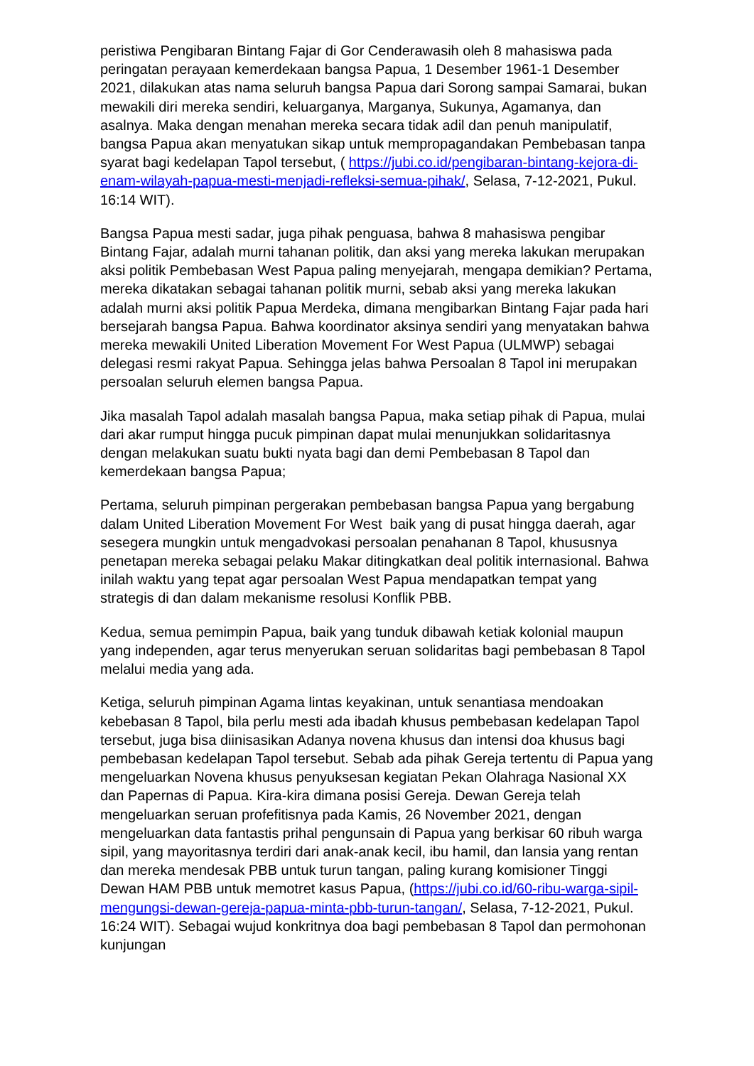peristiwa Pengibaran Bintang Fajar di Gor Cenderawasih oleh 8 mahasiswa pada peringatan perayaan kemerdekaan bangsa Papua, 1 Desember 1961-1 Desember 2021, dilakukan atas nama seluruh bangsa Papua dari Sorong sampai Samarai, bukan mewakili diri mereka sendiri, keluarganya, Marganya, Sukunya, Agamanya, dan asalnya. Maka dengan menahan mereka secara tidak adil dan penuh manipulatif, bangsa Papua akan menyatukan sikap untuk mempropagandakan Pembebasan tanpa syarat bagi kedelapan Tapol tersebut, ( https://jubi.co.id/pengibaran-bintang-kejora-di-enam-wilayah-papua-mesti-menjadi-refleksi-semua-pihak/, Selasa, 7-12-2021, Pukul. 16:14 WIT).
Bangsa Papua mesti sadar, juga pihak penguasa, bahwa 8 mahasiswa pengibar Bintang Fajar, adalah murni tahanan politik, dan aksi yang mereka lakukan merupakan aksi politik Pembebasan West Papua paling menyejarah, mengapa demikian? Pertama, mereka dikatakan sebagai tahanan politik murni, sebab aksi yang mereka lakukan adalah murni aksi politik Papua Merdeka, dimana mengibarkan Bintang Fajar pada hari bersejarah bangsa Papua. Bahwa koordinator aksinya sendiri yang menyatakan bahwa mereka mewakili United Liberation Movement For West Papua (ULMWP) sebagai delegasi resmi rakyat Papua. Sehingga jelas bahwa Persoalan 8 Tapol ini merupakan persoalan seluruh elemen bangsa Papua.
Jika masalah Tapol adalah masalah bangsa Papua, maka setiap pihak di Papua, mulai dari akar rumput hingga pucuk pimpinan dapat mulai menunjukkan solidaritasnya dengan melakukan suatu bukti nyata bagi dan demi Pembebasan 8 Tapol dan kemerdekaan bangsa Papua;
Pertama, seluruh pimpinan pergerakan pembebasan bangsa Papua yang bergabung dalam United Liberation Movement For West baik yang di pusat hingga daerah, agar sesegera mungkin untuk mengadvokasi persoalan penahanan 8 Tapol, khususnya penetapan mereka sebagai pelaku Makar ditingkatkan deal politik internasional. Bahwa inilah waktu yang tepat agar persoalan West Papua mendapatkan tempat yang strategis di dan dalam mekanisme resolusi Konflik PBB.
Kedua, semua pemimpin Papua, baik yang tunduk dibawah ketiak kolonial maupun yang independen, agar terus menyerukan seruan solidaritas bagi pembebasan 8 Tapol melalui media yang ada.
Ketiga, seluruh pimpinan Agama lintas keyakinan, untuk senantiasa mendoakan kebebasan 8 Tapol, bila perlu mesti ada ibadah khusus pembebasan kedelapan Tapol tersebut, juga bisa diinisasikan Adanya novena khusus dan intensi doa khusus bagi pembebasan kedelapan Tapol tersebut. Sebab ada pihak Gereja tertentu di Papua yang mengeluarkan Novena khusus penyuksesan kegiatan Pekan Olahraga Nasional XX dan Papernas di Papua. Kira-kira dimana posisi Gereja. Dewan Gereja telah mengeluarkan seruan profefitisnya pada Kamis, 26 November 2021, dengan mengeluarkan data fantastis prihal pengunsain di Papua yang berkisar 60 ribuh warga sipil, yang mayoritasnya terdiri dari anak-anak kecil, ibu hamil, dan lansia yang rentan dan mereka mendesak PBB untuk turun tangan, paling kurang komisioner Tinggi Dewan HAM PBB untuk memotret kasus Papua, (https://jubi.co.id/60-ribu-warga-sipil-mengungsi-dewan-gereja-papua-minta-pbb-turun-tangan/, Selasa, 7-12-2021, Pukul. 16:24 WIT). Sebagai wujud konkritnya doa bagi pembebasan 8 Tapol dan permohonan kunjungan